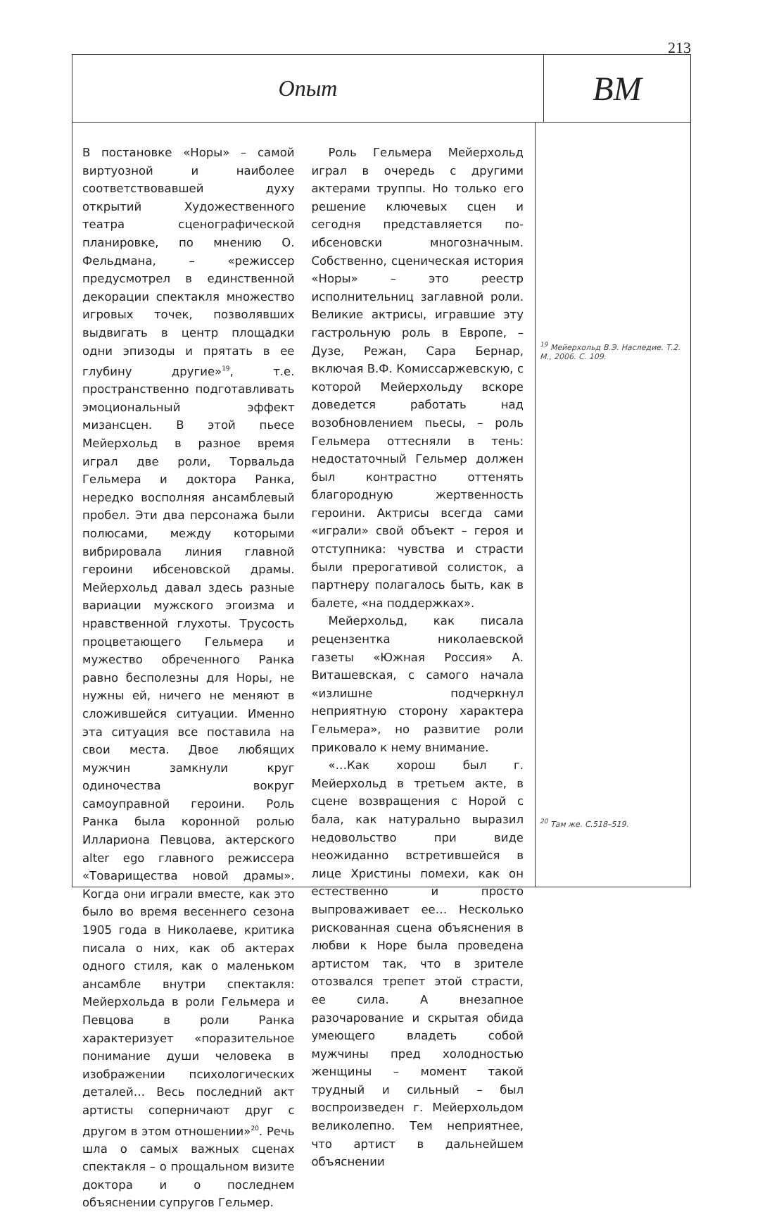213
Опыт
ВМ
В постановке «Норы» – самой виртуозной и наиболее соответствовавшей духу открытий Художественного театра сценографической планировке, по мнению О. Фельдмана, – «режиссер предусмотрел в единственной декорации спектакля множество игровых точек, позволявших выдвигать в центр площадки одни эпизоды и прятать в ее глубину другие»<sup>19</sup>, т.е. пространственно подготавливать эмоциональный эффект мизансцен. В этой пьесе Мейерхольд в разное время играл две роли, Торвальда Гельмера и доктора Ранка, нередко восполняя ансамблевый пробел. Эти два персонажа были полюсами, между которыми вибрировала линия главной героини ибсеновской драмы. Мейерхольд давал здесь разные вариации мужского эгоизма и нравственной глухоты. Трусость процветающего Гельмера и мужество обреченного Ранка равно бесполезны для Норы, не нужны ей, ничего не меняют в сложившейся ситуации. Именно эта ситуация все поставила на свои места. Двое любящих мужчин замкнули круг одиночества вокруг самоуправной героини. Роль Ранка была коронной ролью Иллариона Певцова, актерского alter ego главного режиссера «Товарищества новой драмы». Когда они играли вместе, как это было во время весеннего сезона 1905 года в Николаеве, критика писала о них, как об актерах одного стиля, как о маленьком ансамбле внутри спектакля: Мейерхольда в роли Гельмера и Певцова в роли Ранка характеризует «поразительное понимание души человека в изображении психологических деталей… Весь последний акт артисты соперничают друг с другом в этом отношении»<sup>20</sup>. Речь шла о самых важных сценах спектакля – о прощальном визите доктора и о последнем объяснении супругов Гельмер.
Роль Гельмера Мейерхольд играл в очередь с другими актерами труппы. Но только его решение ключевых сцен и сегодня представляется по-ибсеновски многозначным. Собственно, сценическая история «Норы» – это реестр исполнительниц заглавной роли. Великие актрисы, игравшие эту гастрольную роль в Европе, – Дузе, Режан, Сара Бернар, включая В.Ф. Комиссаржевскую, с которой Мейерхольду вскоре доведется работать над возобновлением пьесы, – роль Гельмера оттесняли в тень: недостаточный Гельмер должен был контрастно оттенять благородную жертвенность героини. Актрисы всегда сами «играли» свой объект – героя и отступника: чувства и страсти были прерогативой солисток, а партнеру полагалось быть, как в балете, «на поддержках».
Мейерхольд, как писала рецензентка николаевской газеты «Южная Россия» А. Виташевская, с самого начала «излишне подчеркнул неприятную сторону характера Гельмера», но развитие роли приковало к нему внимание.
«…Как хорош был г. Мейерхольд в третьем акте, в сцене возвращения с Норой с бала, как натурально выразил недовольство при виде неожиданно встретившейся в лице Христины помехи, как он естественно и просто выпроваживает ее… Несколько рискованная сцена объяснения в любви к Норе была проведена артистом так, что в зрителе отозвался трепет этой страсти, ее сила. А внезапное разочарование и скрытая обида умеющего владеть собой мужчины пред холодностью женщины – момент такой трудный и сильный – был воспроизведен г. Мейерхольдом великолепно. Тем неприятнее, что артист в дальнейшем объяснении
<sup>19</sup> Мейерхольд В.Э. Наследие. Т.2. М., 2006. С. 109.
<sup>20</sup> Там же. С.518–519.